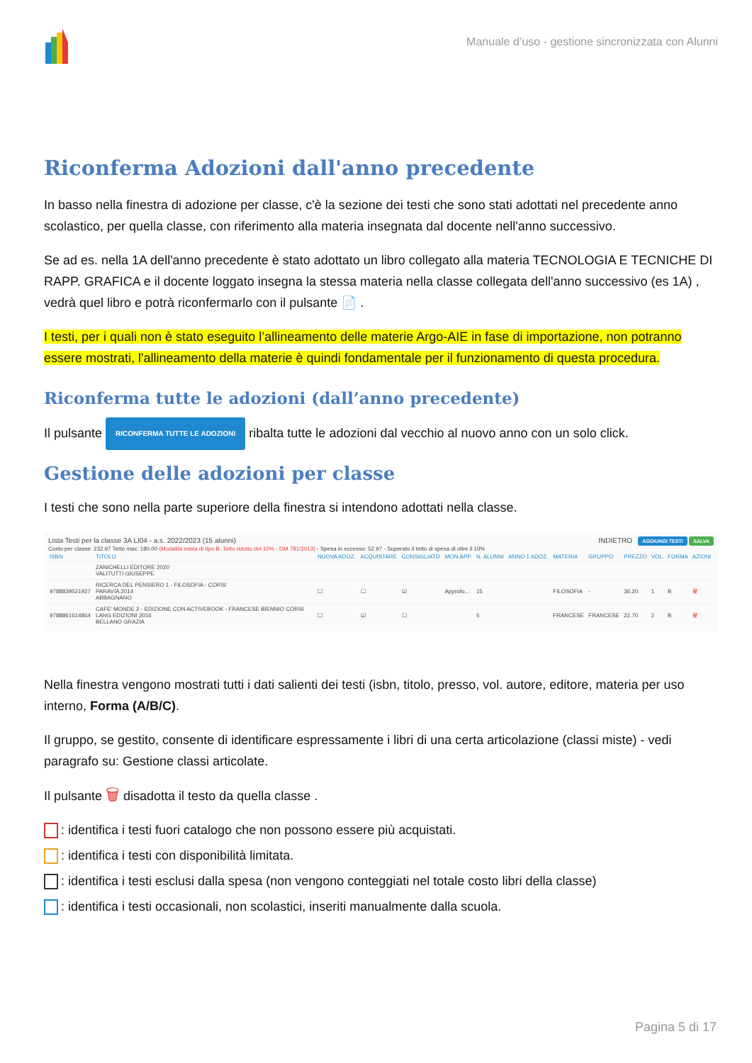Manuale d’uso - gestione sincronizzata con Alunni
Riconferma Adozioni dall'anno precedente
In basso nella finestra di adozione per classe, c'è la sezione dei testi che sono stati adottati nel precedente anno scolastico, per quella classe, con riferimento alla materia insegnata dal docente nell'anno successivo.
Se ad es. nella 1A dell'anno precedente è stato adottato un libro collegato alla materia TECNOLOGIA E TECNICHE DI RAPP. GRAFICA e il docente loggato insegna la stessa materia nella classe collegata dell'anno successivo (es 1A) , vedrà quel libro e potrà riconfermarlo con il pulsante 📄 .
I testi, per i quali non è stato eseguito l’allineamento delle materie Argo-AIE in fase di importazione, non potranno essere mostrati, l'allineamento della materie è quindi fondamentale per il funzionamento di questa procedura.
Riconferma tutte le adozioni (dall’anno precedente)
Il pulsante RICONFERMA TUTTE LE ADOZIONI ribalta tutte le adozioni dal vecchio al nuovo anno con un solo click.
Gestione delle adozioni per classe
I testi che sono nella parte superiore della finestra si intendono adottati nella classe.
Lista Testi per la classe 3A LI04 - a.s. 2022/2023 (15 alunni) INDIETRO AGGIUNGI TESTI SALVA
Costo per classe: 232.97 Tetto max: 180.00 (Modalità mista di tipo B. Tetto ridotto del 10% - DM 781/2013) - Spesa in eccesso: 52.97 - Superato il tetto di spesa di oltre il 10%
| ISBN | TITOLO | NUOVA ADOZ. | ACQUISTARE | CONSIGLIATO | MON.APP. | N. ALUNNI | ANNO 1 ADOZ. | MATERIA | GRUPPO | PREZZO | VOL. | FORMA | AZIONI |
| --- | --- | --- | --- | --- | --- | --- | --- | --- | --- | --- | --- | --- | --- |
| | ZANICHELLI EDITORE 2020 VALITUTTI GIUSEPPE | | | | | | | | | | | | |
| 9788839521927 | RICERCA DEL PENSIERO 1 - FILOSOFIA - CORSI PARAVIA 2014 ABBAGNANO | ☐ | ☐ | ☑ | Approfo... | 15 | | FILOSOFIA | - | 36.20 | 1 | B | 🗑 |
| 9788861614864 | CAFE' MONDE 2 - EDIZIONE CON ACTIVEBOOK - FRANCESE BIENNIO CORSI LANG EDIZIONI 2016 BELLANO GRAZIA | ☐ | ☑ | ☐ | | 5 | | FRANCESE | FRANCESE | 22.70 | 2 | B | 🗑 |
Nella finestra vengono mostrati tutti i dati salienti dei testi (isbn, titolo, presso, vol. autore, editore, materia per uso interno, Forma (A/B/C).
Il gruppo, se gestito, consente di identificare espressamente i libri di una certa articolazione (classi miste) - vedi paragrafo su: Gestione classi articolate.
Il pulsante 🗑 disadotta il testo da quella classe .
: identifica i testi fuori catalogo che non possono essere più acquistati.
: identifica i testi con disponibilità limitata.
: identifica i testi esclusi dalla spesa (non vengono conteggiati nel totale costo libri della classe)
: identifica i testi occasionali, non scolastici, inseriti manualmente dalla scuola.
Pagina 5 di 17